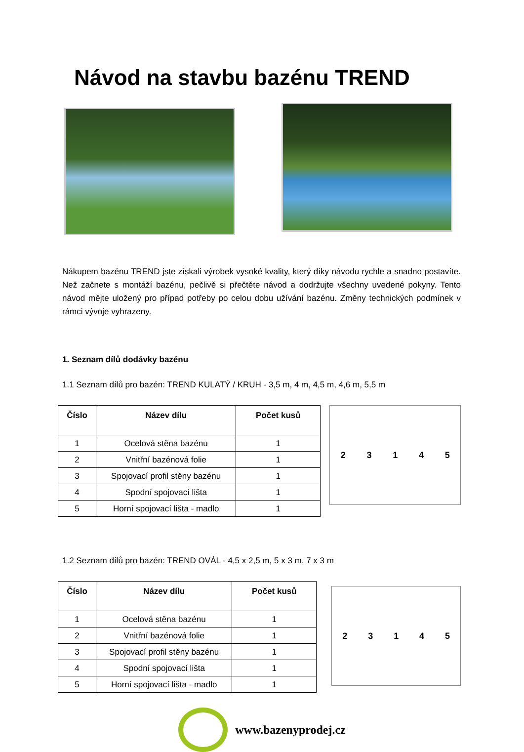Návod na stavbu bazénu TREND
Nákupem bazénu TREND jste získali výrobek vysoké kvality, který díky návodu rychle a snadno postavíte. Než začnete s montáží bazénu, pečlivě si přečtěte návod a dodržujte všechny uvedené pokyny. Tento návod mějte uložený pro případ potřeby po celou dobu užívání bazénu. Změny technických podmínek v rámci vývoje vyhrazeny.
1. Seznam dílů dodávky bazénu
1.1 Seznam dílů pro bazén: TREND KULATÝ / KRUH - 3,5 m, 4 m, 4,5 m, 4,6 m, 5,5 m
| Číslo | Název dílu | Počet kusů |
| --- | --- | --- |
| 1 | Ocelová stěna bazénu | 1 |
| 2 | Vnitřní bazénová folie | 1 |
| 3 | Spojovací profil stěny bazénu | 1 |
| 4 | Spodní spojovací lišta | 1 |
| 5 | Horní spojovací lišta - madlo | 1 |
23145
1.2 Seznam dílů pro bazén: TREND OVÁL - 4,5 x 2,5 m, 5 x 3 m, 7 x 3 m
| Číslo | Název dílu | Počet kusů |
| --- | --- | --- |
| 1 | Ocelová stěna bazénu | 1 |
| 2 | Vnitřní bazénová folie | 1 |
| 3 | Spojovací profil stěny bazénu | 1 |
| 4 | Spodní spojovací lišta | 1 |
| 5 | Horní spojovací lišta - madlo | 1 |
23145
www.bazenyprodej.cz